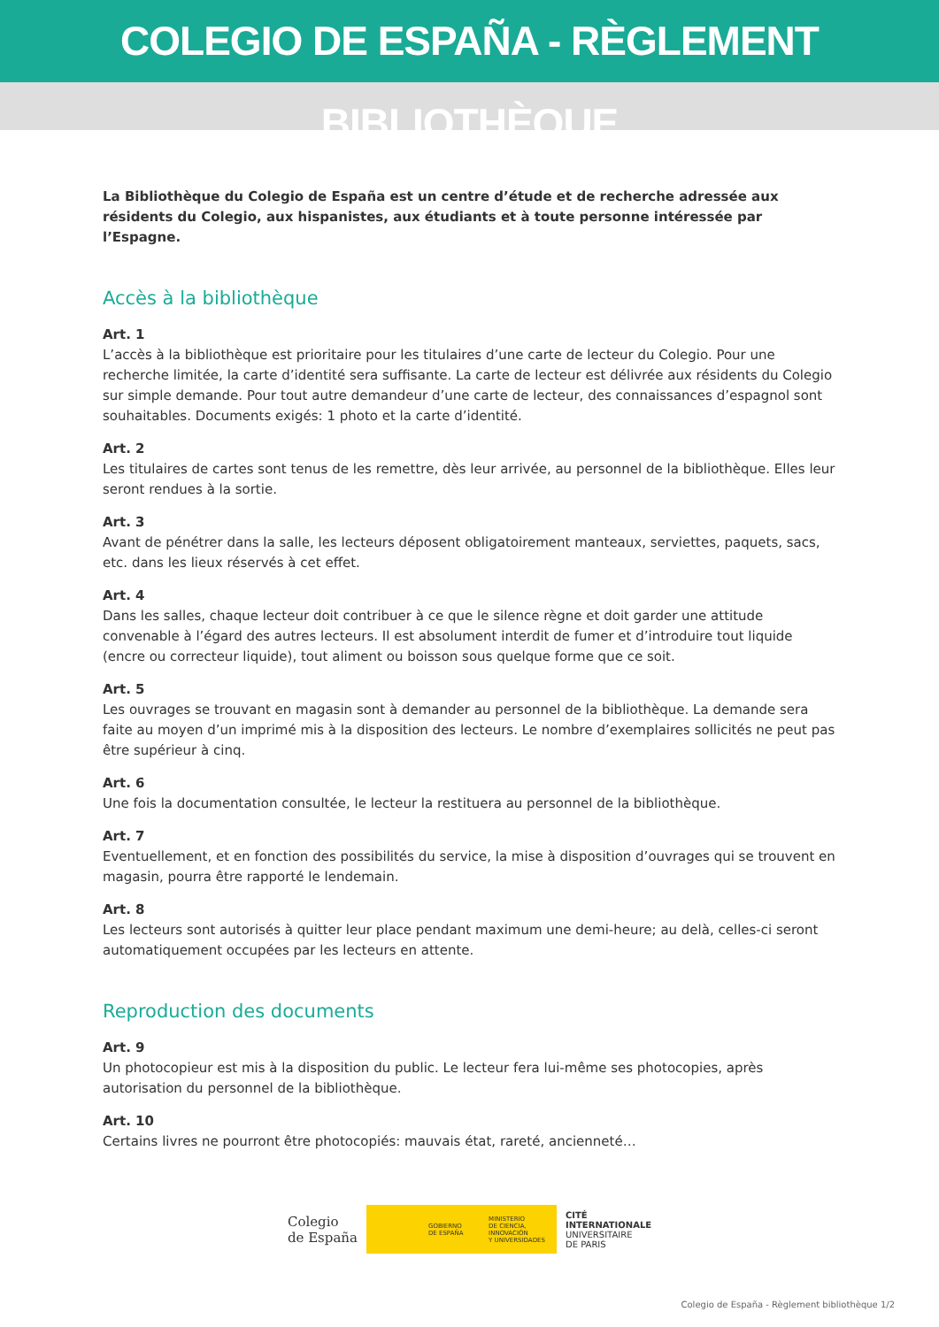COLEGIO DE ESPAÑA - RÈGLEMENT BIBLIOTHÈQUE
La Bibliothèque du Colegio de España est un centre d’étude et de recherche adressée aux résidents du Colegio, aux hispanistes, aux étudiants et à toute personne intéressée par l’Espagne.
Accès à la bibliothèque
Art. 1
L’accès à la bibliothèque est prioritaire pour les titulaires d’une carte de lecteur du Colegio. Pour une recherche limitée, la carte d’identité sera suffisante. La carte de lecteur est délivrée aux résidents du Colegio sur simple demande. Pour tout autre demandeur d’une carte de lecteur, des connaissances d’espagnol sont souhaitables. Documents exigés: 1 photo et la carte d’identité.
Art. 2
Les titulaires de cartes sont tenus de les remettre, dès leur arrivée, au personnel de la bibliothèque. Elles leur seront rendues à la sortie.
Art. 3
Avant de pénétrer dans la salle, les lecteurs déposent obligatoirement manteaux, serviettes, paquets, sacs, etc. dans les lieux réservés à cet effet.
Art. 4
Dans les salles, chaque lecteur doit contribuer à ce que le silence règne et doit garder une attitude convenable à l’égard des autres lecteurs. Il est absolument interdit de fumer et d’introduire tout liquide (encre ou correcteur liquide), tout aliment ou boisson sous quelque forme que ce soit.
Art. 5
Les ouvrages se trouvant en magasin sont à demander au personnel de la bibliothèque. La demande sera faite au moyen d’un imprimé mis à la disposition des lecteurs. Le nombre d’exemplaires sollicités ne peut pas être supérieur à cinq.
Art. 6
Une fois la documentation consultée, le lecteur la restituera au personnel de la bibliothèque.
Art. 7
Eventuellement, et en fonction des possibilités du service, la mise à disposition d’ouvrages qui se trouvent en magasin, pourra être rapporté le lendemain.
Art. 8
Les lecteurs sont autorisés à quitter leur place pendant maximum une demi-heure; au delà, celles-ci seront automatiquement occupées par les lecteurs en attente.
Reproduction des documents
Art. 9
Un photocopieur est mis à la disposition du public. Le lecteur fera lui-même ses photocopies, après autorisation du personnel de la bibliothèque.
Art. 10
Certains livres ne pourront être photocopiés: mauvais état, rareté, ancienneté…
Colegio
de España
GOBIERNO
DE ESPAÑA MINISTERIO
DE CIENCIA, INNOVACIÓN
Y UNIVERSIDADES
CITÉ
INTERNATIONALE
UNIVERSITAIRE
DE PARIS
Colegio de España - Règlement bibliothèque 1/2